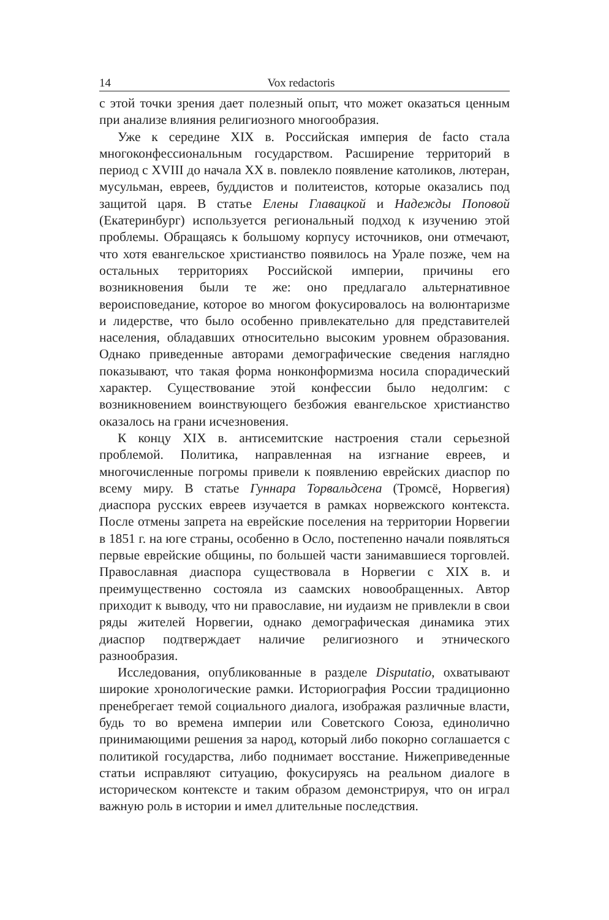14 Vox redactoris
с этой точки зрения дает полезный опыт, что может оказаться ценным при анализе влияния религиозного многообразия.
Уже к середине XIX в. Российская империя de facto стала многоконфессиональным государством. Расширение территорий в период с XVIII до начала XX в. повлекло появление католиков, лютеран, мусульман, евреев, буддистов и политеистов, которые оказались под защитой царя. В статье Елены Главацкой и Надежды Поповой (Екатеринбург) используется региональный подход к изучению этой проблемы. Обращаясь к большому корпусу источников, они отмечают, что хотя евангельское христианство появилось на Урале позже, чем на остальных территориях Российской империи, причины его возникновения были те же: оно предлагало альтернативное вероисповедание, которое во многом фокусировалось на волюнтаризме и лидерстве, что было особенно привлекательно для представителей населения, обладавших относительно высоким уровнем образования. Однако приведенные авторами демографические сведения наглядно показывают, что такая форма нонконформизма носила спорадический характер. Существование этой конфессии было недолгим: с возникновением воинствующего безбожия евангельское христианство оказалось на грани исчезновения.
К концу XIX в. антисемитские настроения стали серьезной проблемой. Политика, направленная на изгнание евреев, и многочисленные погромы привели к появлению еврейских диаспор по всему миру. В статье Гуннара Торвальдсена (Тромсё, Норвегия) диаспора русских евреев изучается в рамках норвежского контекста. После отмены запрета на еврейские поселения на территории Норвегии в 1851 г. на юге страны, особенно в Осло, постепенно начали появляться первые еврейские общины, по большей части занимавшиеся торговлей. Православная диаспора существовала в Норвегии с XIX в. и преимущественно состояла из саамских новообращенных. Автор приходит к выводу, что ни православие, ни иудаизм не привлекли в свои ряды жителей Норвегии, однако демографическая динамика этих диаспор подтверждает наличие религиозного и этнического разнообразия.
Исследования, опубликованные в разделе Disputatio, охватывают широкие хронологические рамки. Историография России традиционно пренебрегает темой социального диалога, изображая различные власти, будь то во времена империи или Советского Союза, единолично принимающими решения за народ, который либо покорно соглашается с политикой государства, либо поднимает восстание. Нижеприведенные статьи исправляют ситуацию, фокусируясь на реальном диалоге в историческом контексте и таким образом демонстрируя, что он играл важную роль в истории и имел длительные последствия.